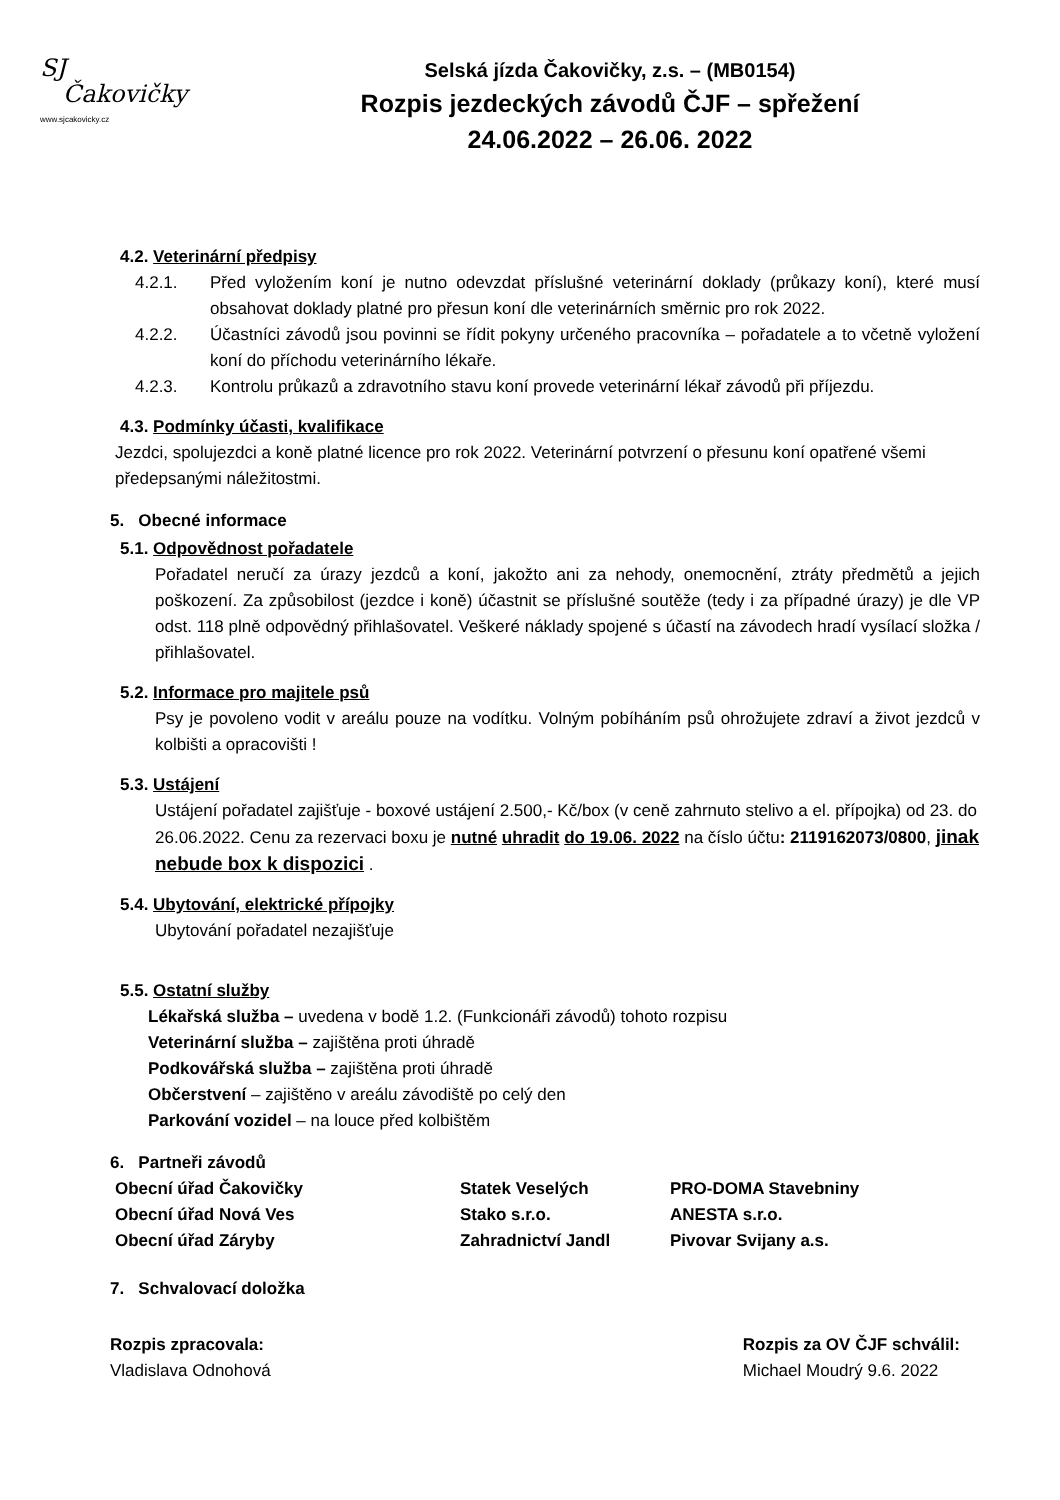SJ
Čakovičky
www.sjcakovicky.cz
Selská jízda Čakovičky, z.s. – (MB0154)
Rozpis jezdeckých závodů ČJF – spřežení
24.06.2022 – 26.06. 2022
4.2. Veterinární předpisy
4.2.1. Před vyložením koní je nutno odevzdat příslušné veterinární doklady (průkazy koní), které musí obsahovat doklady platné pro přesun koní dle veterinárních směrnic pro rok 2022.
4.2.2. Účastníci závodů jsou povinni se řídit pokyny určeného pracovníka – pořadatele a to včetně vyložení koní do příchodu veterinárního lékaře.
4.2.3. Kontrolu průkazů a zdravotního stavu koní provede veterinární lékař závodů při příjezdu.
4.3. Podmínky účasti, kvalifikace
Jezdci, spolujezdci a koně platné licence pro rok 2022. Veterinární potvrzení o přesunu koní opatřené všemi předepsanými náležitostmi.
5. Obecné informace
5.1. Odpovědnost pořadatele
Pořadatel neručí za úrazy jezdců a koní, jakožto ani za nehody, onemocnění, ztráty předmětů a jejich poškození. Za způsobilost (jezdce i koně) účastnit se příslušné soutěže (tedy i za případné úrazy) je dle VP odst. 118 plně odpovědný přihlašovatel. Veškeré náklady spojené s účastí na závodech hradí vysílací složka / přihlašovatel.
5.2. Informace pro majitele psů
Psy je povoleno vodit v areálu pouze na vodítku. Volným pobíháním psů ohrožujete zdraví a život jezdců v kolbišti a opracovišti !
5.3. Ustájení
Ustájení pořadatel zajišťuje - boxové ustájení 2.500,- Kč/box (v ceně zahrnuto stelivo a el. přípojka) od 23. do 26.06.2022. Cenu za rezervaci boxu je nutné uhradit do 19.06. 2022 na číslo účtu: 2119162073/0800, jinak nebude box k dispozici .
5.4. Ubytování, elektrické přípojky
Ubytování pořadatel nezajišťuje
5.5. Ostatní služby
Lékařská služba – uvedena v bodě 1.2. (Funkcionáři závodů) tohoto rozpisu
Veterinární služba – zajištěna proti úhradě
Podkovářská služba – zajištěna proti úhradě
Občerstvení – zajištěno v areálu závodiště po celý den
Parkování vozidel – na louce před kolbištěm
6. Partneři závodů
Obecní úřad Čakovičky
Obecní úřad Nová Ves
Obecní úřad Záryby
Statek Veselých
Stako s.r.o.
Zahradnictví Jandl
PRO-DOMA Stavebniny
ANESTA s.r.o.
Pivovar Svijany a.s.
7. Schvalovací doložka
Rozpis zpracovala:
Vladislava Odnohová
Rozpis za OV ČJF schválil:
Michael Moudrý 9.6. 2022